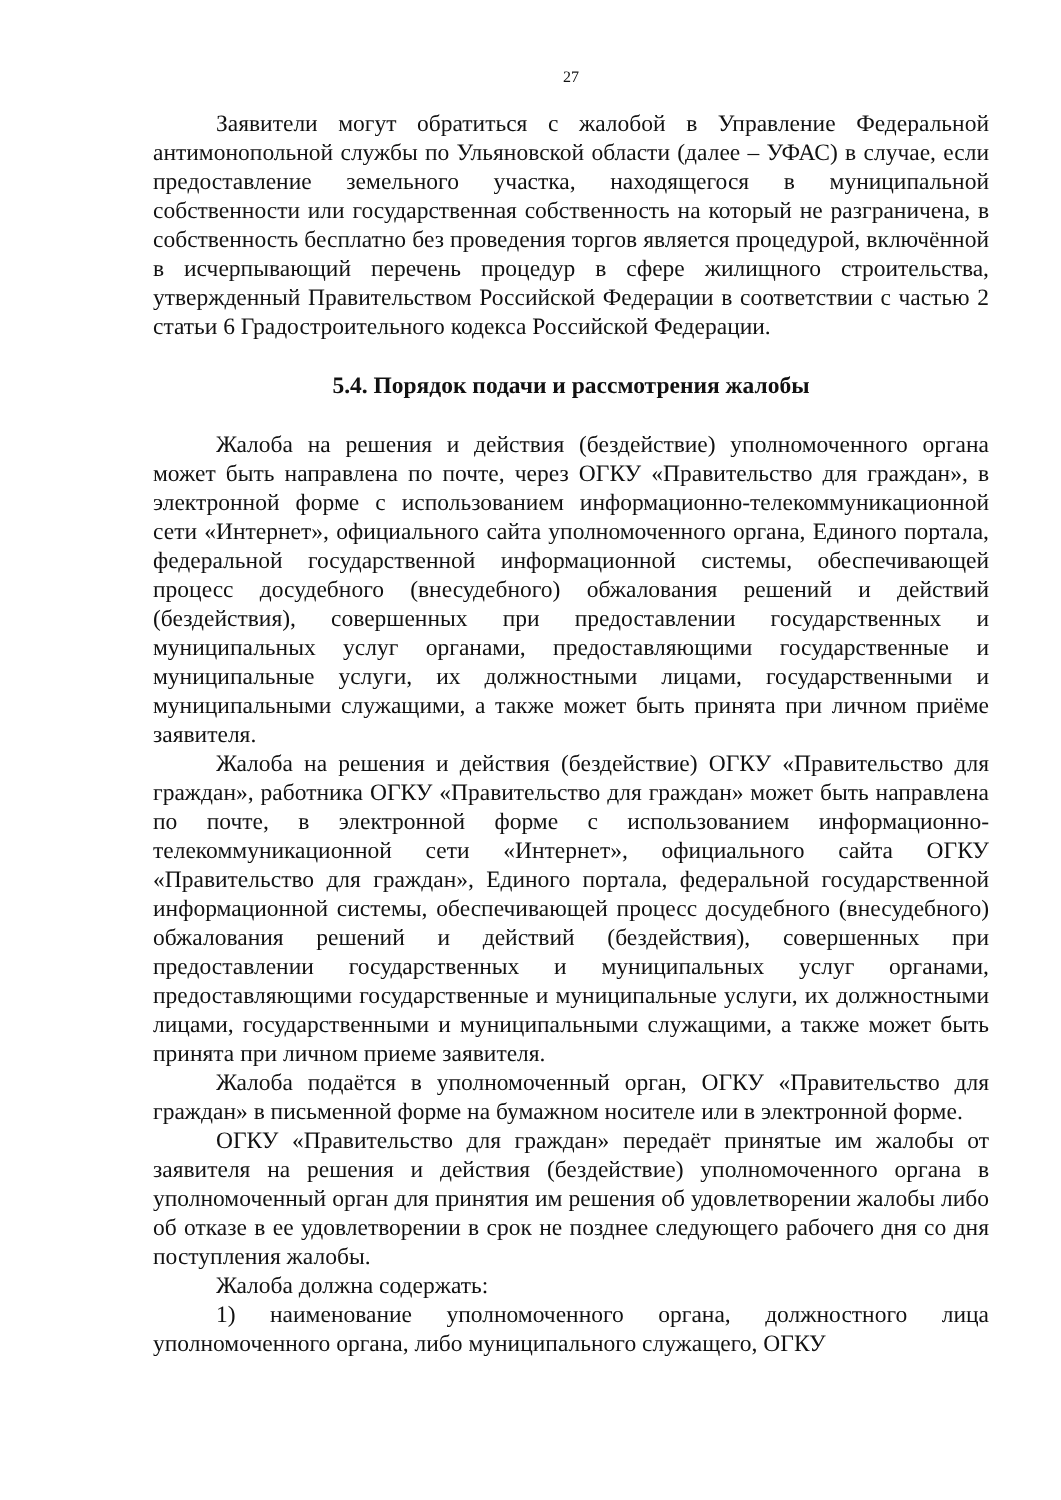27
Заявители могут обратиться с жалобой в Управление Федеральной антимонопольной службы по Ульяновской области (далее – УФАС) в случае, если предоставление земельного участка, находящегося в муниципальной собственности или государственная собственность на который не разграничена, в собственность бесплатно без проведения торгов является процедурой, включённой в исчерпывающий перечень процедур в сфере жилищного строительства, утвержденный Правительством Российской Федерации в соответствии с частью 2 статьи 6 Градостроительного кодекса Российской Федерации.
5.4. Порядок подачи и рассмотрения жалобы
Жалоба на решения и действия (бездействие) уполномоченного органа может быть направлена по почте, через ОГКУ «Правительство для граждан», в электронной форме с использованием информационно-телекоммуникационной сети «Интернет», официального сайта уполномоченного органа, Единого портала, федеральной государственной информационной системы, обеспечивающей процесс досудебного (внесудебного) обжалования решений и действий (бездействия), совершенных при предоставлении государственных и муниципальных услуг органами, предоставляющими государственные и муниципальные услуги, их должностными лицами, государственными и муниципальными служащими, а также может быть принята при личном приёме заявителя.
Жалоба на решения и действия (бездействие) ОГКУ «Правительство для граждан», работника ОГКУ «Правительство для граждан» может быть направлена по почте, в электронной форме с использованием информационно-телекоммуникационной сети «Интернет», официального сайта ОГКУ «Правительство для граждан», Единого портала, федеральной государственной информационной системы, обеспечивающей процесс досудебного (внесудебного) обжалования решений и действий (бездействия), совершенных при предоставлении государственных и муниципальных услуг органами, предоставляющими государственные и муниципальные услуги, их должностными лицами, государственными и муниципальными служащими, а также может быть принята при личном приеме заявителя.
Жалоба подаётся в уполномоченный орган, ОГКУ «Правительство для граждан» в письменной форме на бумажном носителе или в электронной форме.
ОГКУ «Правительство для граждан» передаёт принятые им жалобы от заявителя на решения и действия (бездействие) уполномоченного органа в уполномоченный орган для принятия им решения об удовлетворении жалобы либо об отказе в ее удовлетворении в срок не позднее следующего рабочего дня со дня поступления жалобы.
Жалоба должна содержать:
1) наименование уполномоченного органа, должностного лица уполномоченного органа, либо муниципального служащего, ОГКУ